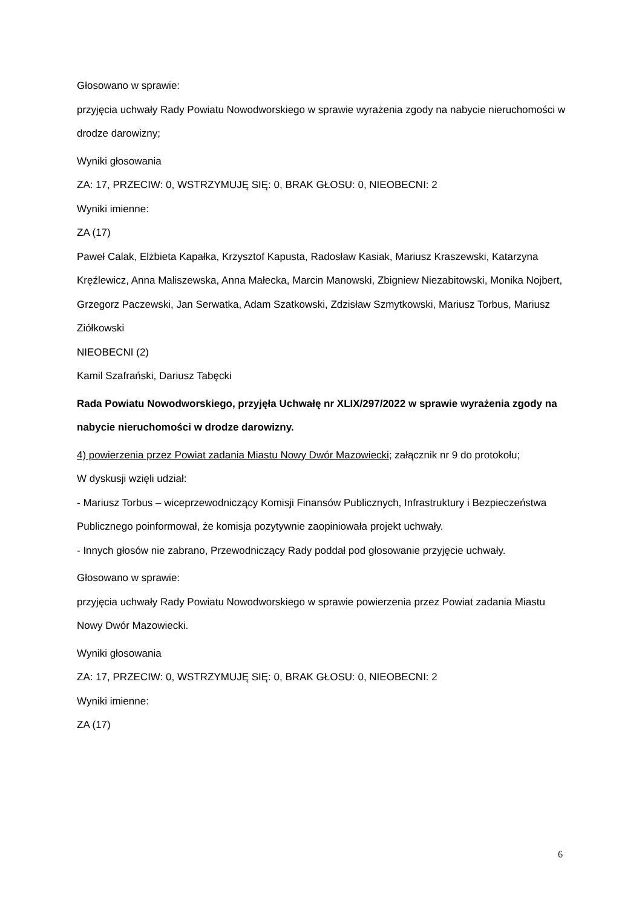Głosowano w sprawie:
przyjęcia uchwały Rady Powiatu Nowodworskiego w sprawie wyrażenia zgody na nabycie nieruchomości w drodze darowizny;
Wyniki głosowania
ZA: 17, PRZECIW: 0, WSTRZYMUJĘ SIĘ: 0, BRAK GŁOSU: 0, NIEOBECNI: 2
Wyniki imienne:
ZA (17)
Paweł Calak, Elżbieta Kapałka, Krzysztof Kapusta, Radosław Kasiak, Mariusz Kraszewski, Katarzyna Kręźlewicz, Anna Maliszewska, Anna Małecka, Marcin Manowski, Zbigniew Niezabitowski, Monika Nojbert, Grzegorz Paczewski, Jan Serwatka, Adam Szatkowski, Zdzisław Szmytkowski, Mariusz Torbus, Mariusz Ziółkowski
NIEOBECNI (2)
Kamil Szafrański, Dariusz Tabęcki
Rada Powiatu Nowodworskiego, przyjęła Uchwałę nr XLIX/297/2022 w sprawie wyrażenia zgody na nabycie nieruchomości w drodze darowizny.
4) powierzenia przez Powiat zadania Miastu Nowy Dwór Mazowiecki; załącznik nr 9 do protokołu;
W dyskusji wzięli udział:
- Mariusz Torbus – wiceprzewodniczący Komisji Finansów Publicznych, Infrastruktury i Bezpieczeństwa Publicznego poinformował, że komisja pozytywnie zaopiniowała projekt uchwały.
- Innych głosów nie zabrano, Przewodniczący Rady poddał pod głosowanie przyjęcie uchwały.
Głosowano w sprawie:
przyjęcia uchwały Rady Powiatu Nowodworskiego w sprawie powierzenia przez Powiat zadania Miastu Nowy Dwór Mazowiecki.
Wyniki głosowania
ZA: 17, PRZECIW: 0, WSTRZYMUJĘ SIĘ: 0, BRAK GŁOSU: 0, NIEOBECNI: 2
Wyniki imienne:
ZA (17)
6